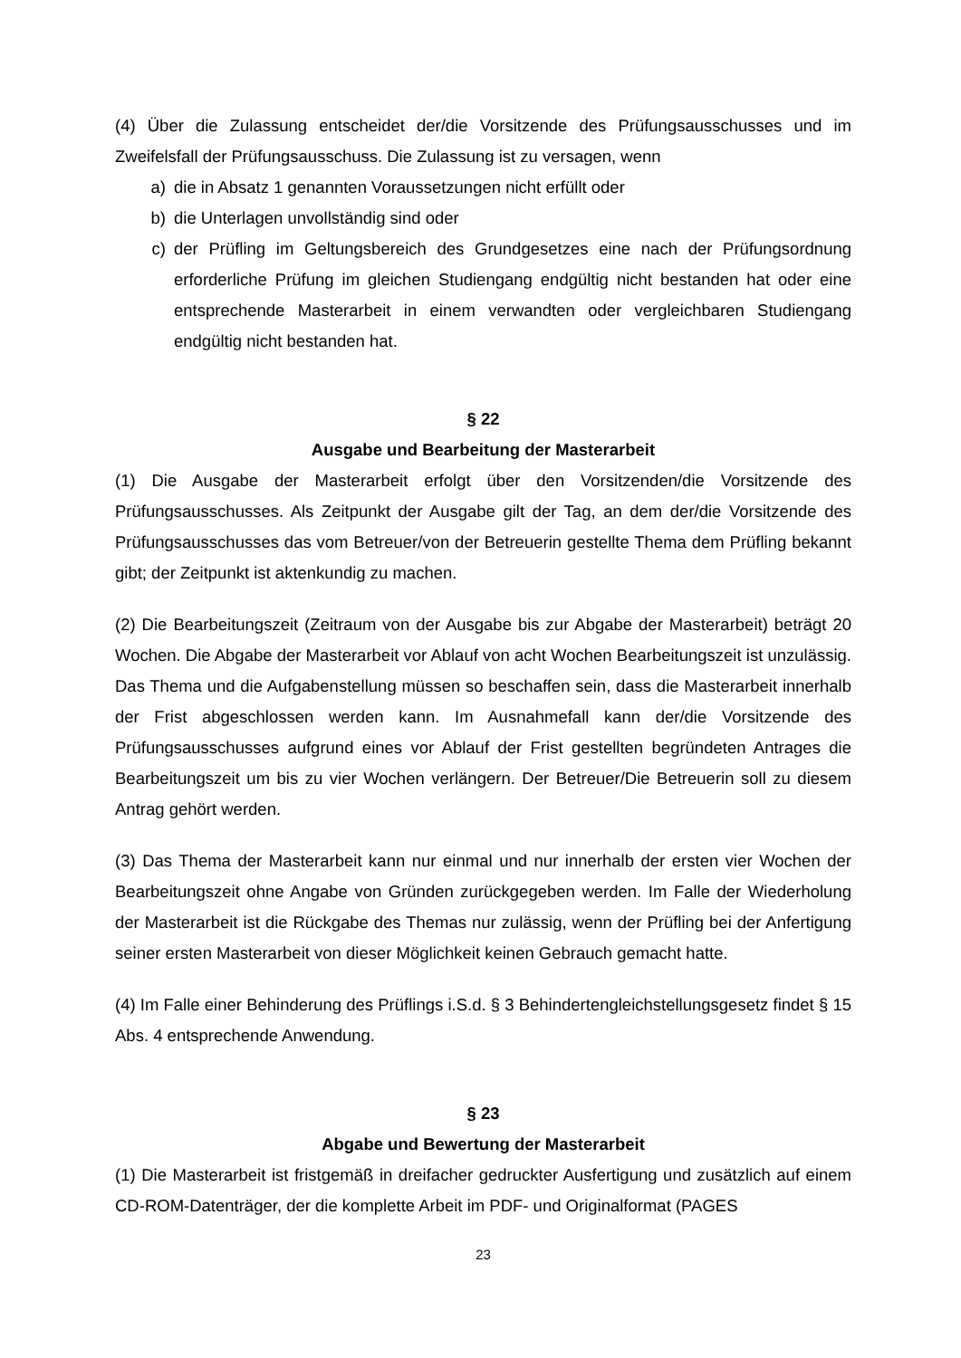(4) Über die Zulassung entscheidet der/die Vorsitzende des Prüfungsausschusses und im Zweifelsfall der Prüfungsausschuss. Die Zulassung ist zu versagen, wenn
a) die in Absatz 1 genannten Voraussetzungen nicht erfüllt oder
b) die Unterlagen unvollständig sind oder
c) der Prüfling im Geltungsbereich des Grundgesetzes eine nach der Prüfungsordnung erforderliche Prüfung im gleichen Studiengang endgültig nicht bestanden hat oder eine entsprechende Masterarbeit in einem verwandten oder vergleichbaren Studiengang endgültig nicht bestanden hat.
§ 22
Ausgabe und Bearbeitung der Masterarbeit
(1) Die Ausgabe der Masterarbeit erfolgt über den Vorsitzenden/die Vorsitzende des Prüfungsausschusses. Als Zeitpunkt der Ausgabe gilt der Tag, an dem der/die Vorsitzende des Prüfungsausschusses das vom Betreuer/von der Betreuerin gestellte Thema dem Prüfling bekannt gibt; der Zeitpunkt ist aktenkundig zu machen.
(2) Die Bearbeitungszeit (Zeitraum von der Ausgabe bis zur Abgabe der Masterarbeit) beträgt 20 Wochen. Die Abgabe der Masterarbeit vor Ablauf von acht Wochen Bearbeitungszeit ist unzulässig. Das Thema und die Aufgabenstellung müssen so beschaffen sein, dass die Masterarbeit innerhalb der Frist abgeschlossen werden kann. Im Ausnahmefall kann der/die Vorsitzende des Prüfungsausschusses aufgrund eines vor Ablauf der Frist gestellten begründeten Antrages die Bearbeitungszeit um bis zu vier Wochen verlängern. Der Betreuer/Die Betreuerin soll zu diesem Antrag gehört werden.
(3) Das Thema der Masterarbeit kann nur einmal und nur innerhalb der ersten vier Wochen der Bearbeitungszeit ohne Angabe von Gründen zurückgegeben werden. Im Falle der Wiederholung der Masterarbeit ist die Rückgabe des Themas nur zulässig, wenn der Prüfling bei der Anfertigung seiner ersten Masterarbeit von dieser Möglichkeit keinen Gebrauch gemacht hatte.
(4) Im Falle einer Behinderung des Prüflings i.S.d. § 3 Behindertengleichstellungsgesetz findet § 15 Abs. 4 entsprechende Anwendung.
§ 23
Abgabe und Bewertung der Masterarbeit
(1) Die Masterarbeit ist fristgemäß in dreifacher gedruckter Ausfertigung und zusätzlich auf einem CD-ROM-Datenträger, der die komplette Arbeit im PDF- und Originalformat (PAGES
23